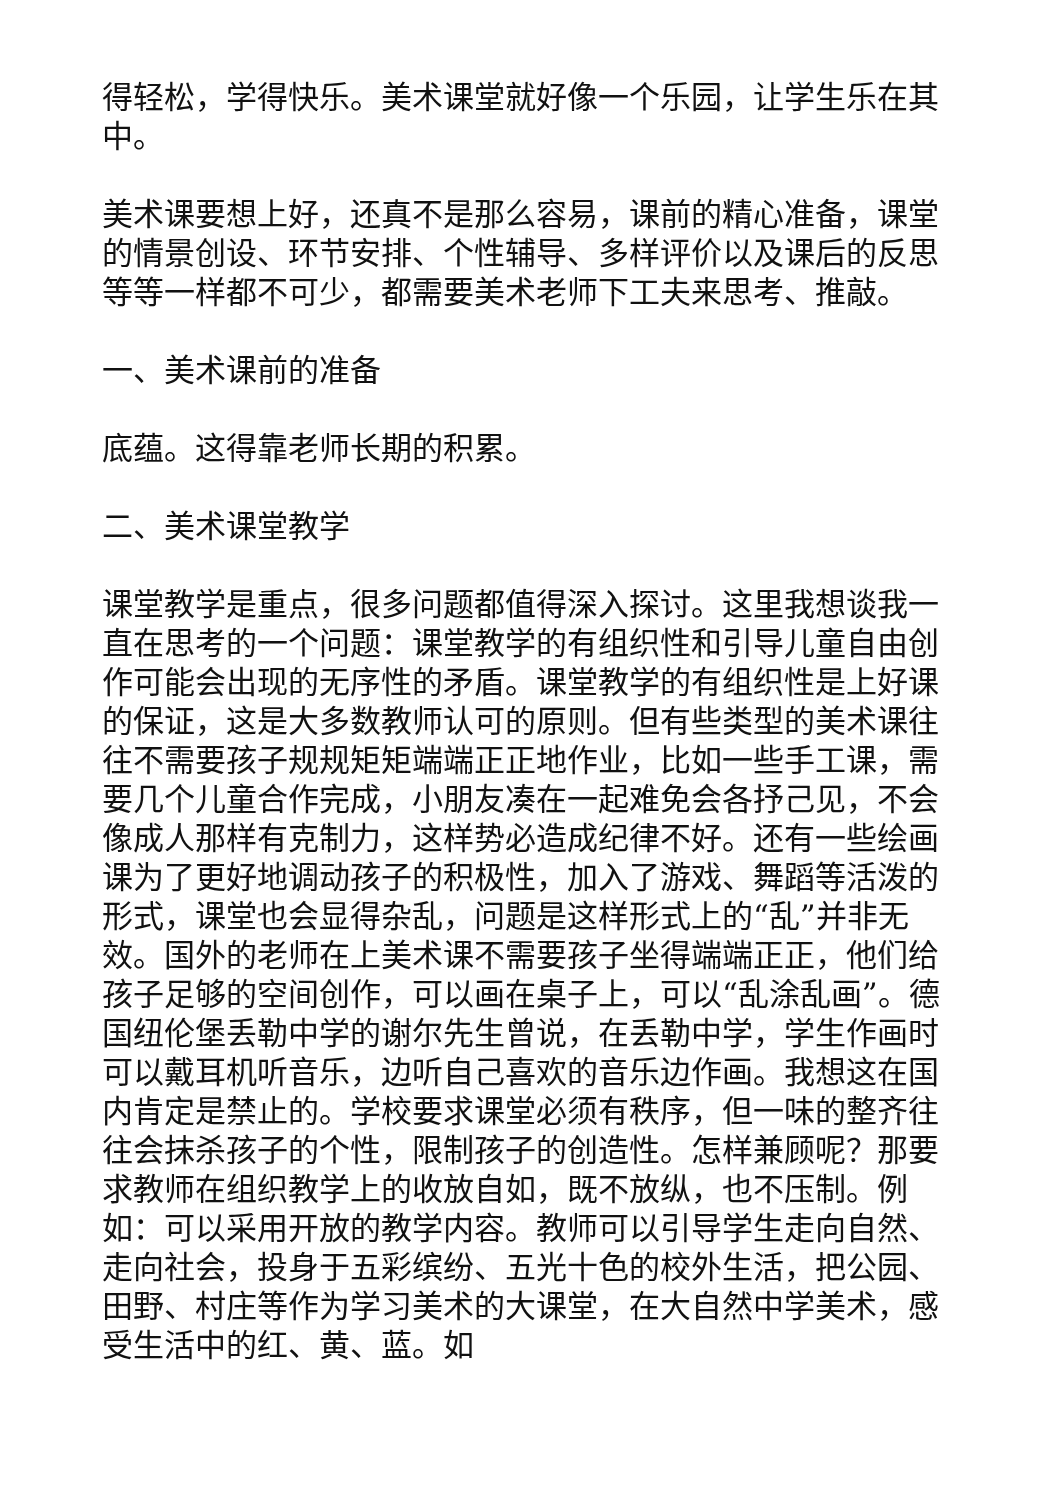得轻松，学得快乐。美术课堂就好像一个乐园，让学生乐在其中。
美术课要想上好，还真不是那么容易，课前的精心准备，课堂的情景创设、环节安排、个性辅导、多样评价以及课后的反思等等一样都不可少，都需要美术老师下工夫来思考、推敲。
一、美术课前的准备
底蕴。这得靠老师长期的积累。
二、美术课堂教学
课堂教学是重点，很多问题都值得深入探讨。这里我想谈我一直在思考的一个问题：课堂教学的有组织性和引导儿童自由创作可能会出现的无序性的矛盾。课堂教学的有组织性是上好课的保证，这是大多数教师认可的原则。但有些类型的美术课往往不需要孩子规规矩矩端端正正地作业，比如一些手工课，需要几个儿童合作完成，小朋友凑在一起难免会各抒己见，不会像成人那样有克制力，这样势必造成纪律不好。还有一些绘画课为了更好地调动孩子的积极性，加入了游戏、舞蹈等活泼的形式，课堂也会显得杂乱，问题是这样形式上的“乱”并非无效。国外的老师在上美术课不需要孩子坐得端端正正，他们给孩子足够的空间创作，可以画在桌子上，可以“乱涂乱画”。德国纽伦堡丢勒中学的谢尔先生曾说，在丢勒中学，学生作画时可以戴耳机听音乐，边听自己喜欢的音乐边作画。我想这在国内肯定是禁止的。学校要求课堂必须有秩序，但一味的整齐往往会抹杀孩子的个性，限制孩子的创造性。怎样兼顾呢？那要求教师在组织教学上的收放自如，既不放纵，也不压制。例如：可以采用开放的教学内容。教师可以引导学生走向自然、走向社会，投身于五彩缤纷、五光十色的校外生活，把公园、田野、村庄等作为学习美术的大课堂，在大自然中学美术，感受生活中的红、黄、蓝。如